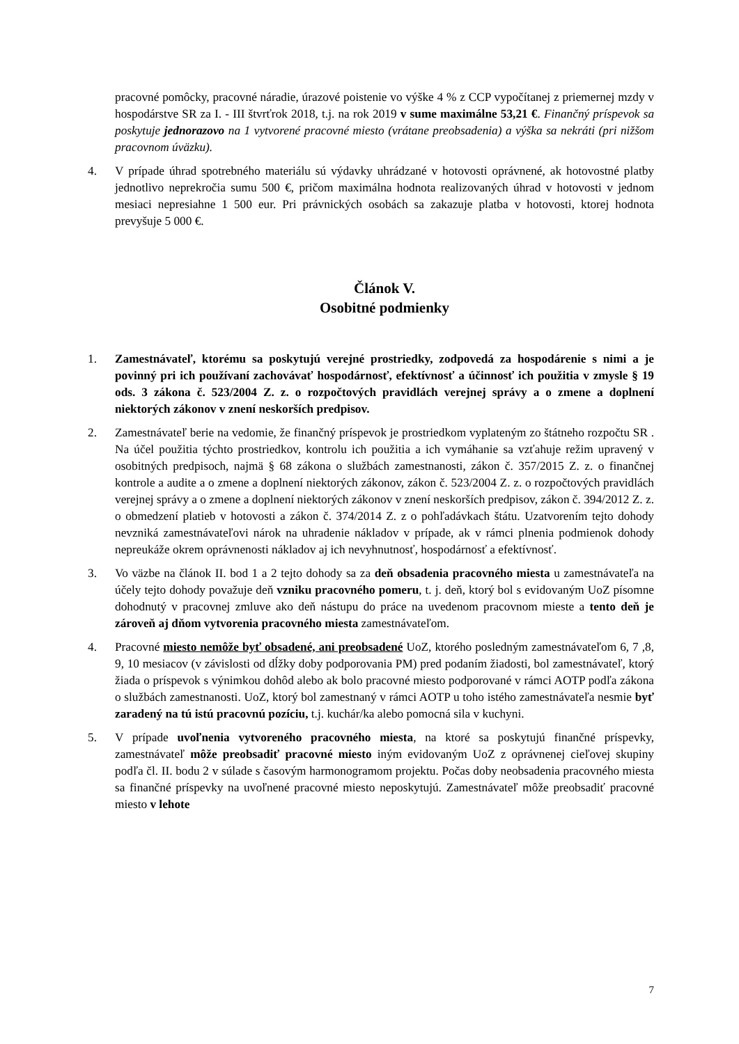pracovné pomôcky, pracovné náradie, úrazové poistenie vo výške 4 % z CCP vypočítanej z priemernej mzdy v hospodárstve SR za I. - III štvrťrok 2018, t.j. na rok 2019 v sume maximálne 53,21 €. Finančný príspevok sa poskytuje jednorazovo na 1 vytvorené pracovné miesto (vrátane preobsadenia) a výška sa nekráti (pri nižšom pracovnom úväzku).
4. V prípade úhrad spotrebného materiálu sú výdavky uhrádzané v hotovosti oprávnené, ak hotovostné platby jednotlivo neprekročia sumu 500 €, pričom maximálna hodnota realizovaných úhrad v hotovosti v jednom mesiaci nepresiahne 1 500 eur. Pri právnických osobách sa zakazuje platba v hotovosti, ktorej hodnota prevyšuje 5 000 €.
Článok V.
Osobitné podmienky
1. Zamestnávateľ, ktorému sa poskytujú verejné prostriedky, zodpovedá za hospodárenie s nimi a je povinný pri ich používaní zachovávať hospodárnosť, efektívnosť a účinnosť ich použitia v zmysle § 19 ods. 3 zákona č. 523/2004 Z. z. o rozpočtových pravidlách verejnej správy a o zmene a doplnení niektorých zákonov v znení neskorších predpisov.
2. Zamestnávateľ berie na vedomie, že finančný príspevok je prostriedkom vyplateným zo štátneho rozpočtu SR . Na účel použitia týchto prostriedkov, kontrolu ich použitia a ich vymáhanie sa vzťahuje režim upravený v osobitných predpisoch, najmä § 68 zákona o službách zamestnanosti, zákon č. 357/2015 Z. z. o finančnej kontrole a audite a o zmene a doplnení niektorých zákonov, zákon č. 523/2004 Z. z. o rozpočtových pravidlách verejnej správy a o zmene a doplnení niektorých zákonov v znení neskorších predpisov, zákon č. 394/2012 Z. z. o obmedzení platieb v hotovosti a zákon č. 374/2014 Z. z o pohľadávkach štátu. Uzatvorením tejto dohody nevzniká zamestnávateľovi nárok na uhradenie nákladov v prípade, ak v rámci plnenia podmienok dohody nepreukáže okrem oprávnenosti nákladov aj ich nevyhnutnosť, hospodárnosť a efektívnosť.
3. Vo väzbe na článok II. bod 1 a 2 tejto dohody sa za deň obsadenia pracovného miesta u zamestnávateľa na účely tejto dohody považuje deň vzniku pracovného pomeru, t. j. deň, ktorý bol s evidovaným UoZ písomne dohodnutý v pracovnej zmluve ako deň nástupu do práce na uvedenom pracovnom mieste a tento deň je zároveň aj dňom vytvorenia pracovného miesta zamestnávateľom.
4. Pracovné miesto nemôže byť obsadené, ani preobsadené UoZ, ktorého posledným zamestnávateľom 6, 7 ,8, 9, 10 mesiacov (v závislosti od dĺžky doby podporovania PM) pred podaním žiadosti, bol zamestnávateľ, ktorý žiada o príspevok s výnimkou dohôd alebo ak bolo pracovné miesto podporované v rámci AOTP podľa zákona o službách zamestnanosti. UoZ, ktorý bol zamestnaný v rámci AOTP u toho istého zamestnávateľa nesmie byť zaradený na tú istú pracovnú pozíciu, t.j. kuchár/ka alebo pomocná sila v kuchyni.
5. V prípade uvoľnenia vytvoreného pracovného miesta, na ktoré sa poskytujú finančné príspevky, zamestnávateľ môže preobsadiť pracovné miesto iným evidovaným UoZ z oprávnenej cieľovej skupiny podľa čl. II. bodu 2 v súlade s časovým harmonogramom projektu. Počas doby neobsadenia pracovného miesta sa finančné príspevky na uvoľnené pracovné miesto neposkytujú. Zamestnávateľ môže preobsadiť pracovné miesto v lehote
7